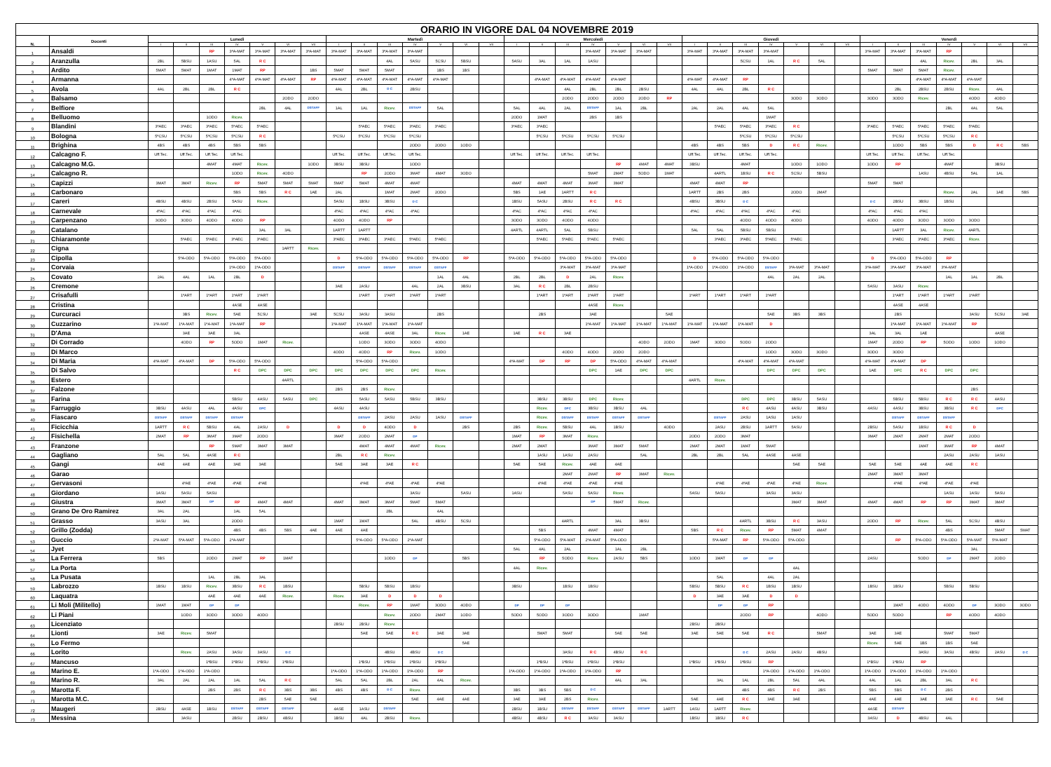| ORARIO IN VIGORE DAL 04 NOVEMBRE 2019 | | | | | | | | | | | | | | | | | | | | | | | | | | | | | | | | | | | | |
| --- | --- | --- | --- | --- | --- | --- | --- | --- | --- | --- | --- | --- | --- | --- | --- | --- | --- | --- | --- | --- | --- | --- | --- | --- | --- | --- | --- | --- | --- | --- | --- | --- | --- | --- | --- | --- |
| N. | Docenti | Lunedì | | | | | | | Martedì | | | | | | | Mercoledì | | | | | | | Giovedì | | | | | | | Venerdì | | | | | | |
| | | I | II | III | IV | V | VI | VII | I | II | III | IV | V | VI | VII | I | II | III | IV | V | VI | VII | I | II | III | IV | V | VI | VII | I | II | III | IV | V | VI | VII |
| 1 | Ansaldi | | | RP | 3ªA-MAT | 3ªA-MAT | 3ªA-MAT | 3ªA-MAT | 3ªA-MAT | 3ªA-MAT | 3ªA-MAT | 3ªA-MAT | | | | | | | 3ªA-MAT | 3ªA-MAT | 3ªA-MAT | | 3ªA-MAT | 3ªA-MAT | 3ªA-MAT | 3ªA-MAT | | | | 3ªA-MAT | 3ªA-MAT | 3ªA-MAT | RP | | | |
| 2 | Aranzulla | 2BL | 5BSU | 1ASU | 5AL | R C | | | | | 4AL | 5ASU | 5CSU | 5BSU | | 5ASU | 3AL | 1AL | 1ASU | | | | | | 5CSU | 1AL | R C | 5AL | | | | 4AL | Ricev. | 2BL | 3AL | |
| 3 | Ardito | 5MAT | 5MAT | 1MAT | 1MAT | RP | | 1BS | 5MAT | 5MAT | 5MAT | | 1BS | 1BS | | | | | | | | | | | | | | | | 5MAT | 5MAT | 5MAT | Ricev. | | | |
| 4 | Armanna | | | | 4ªA-MAT | 4ªA-MAT | 4ªA-MAT | RP | 4ªA-MAT | 4ªA-MAT | 4ªA-MAT | 4ªA-MAT | 4ªA-MAT | | | | 4ªA-MAT | 4ªA-MAT | 4ªA-MAT | 4ªA-MAT | | | 4ªA-MAT | 4ªA-MAT | RP | | | | | | | 4ªA-MAT | 4ªA-MAT | 4ªA-MAT | | |
| 5 | Avola | 4AL | 2BL | 2BL | R C | | | | 4AL | 2BL | D C | 2BSU | | | | | | 4AL | 2BL | 2BL | 2BSU | | 4AL | 4AL | 2BL | R C | | | | | 2BL | 2BSU | 2BSU | Ricev. | 4AL | |
| 6 | Balsamo | | | | | | 2ODO | 2ODO | | | | | | | | | | 2ODO | 2ODO | 2ODO | 2ODO | RP | | | | | 3ODO | 3ODO | | 3ODO | 3ODO | Ricev. | | 4ODO | 4ODO | |
| 7 | Belfiore | | | | | 2BL | 4AL | DSTAFF | 1AL | 1AL | Ricev. | DSTAFF | 5AL | | | 5AL | 4AL | 2AL | DSTAFF | 1AL | 2BL | | 2AL | 2AL | 4AL | 5AL | | | | | | | 2BL | 4AL | 5AL | |
| 8 | Belluomo | | | 1ODO | Ricev. | | | | | | | | | | | 2ODO | 1MAT | | 2BS | 1BS | | | | | | 1MAT | | | | | | | | | | |
| 9 | Blandini | 3ªAEC | 3ªAEC | 3ªAEC | 5ªAEC | 5ªAEC | | | | 5ªAEC | 5ªAEC | 3ªAEC | 3ªAEC | | | 3ªAEC | 3ªAEC | | | | | | | 5ªAEC | 5ªAEC | 3ªAEC | R C | | | 3ªAEC | 5ªAEC | 5ªAEC | 5ªAEC | 5ªAEC | | |
| 10 | Bologna | 5ªCSU | 5ªCSU | 5ªCSU | 5ªCSU | R C | | | 5ªCSU | 5ªCSU | 5ªCSU | 5ªCSU | | | | | 5ªCSU | 5ªCSU | 5ªCSU | 5ªCSU | | | | | 5ªCSU | 5ªCSU | 5ªCSU | | | | 5ªCSU | 5ªCSU | 5ªCSU | R C | | |
| 11 | Brighina | 4BS | 4BS | 4BS | 5BS | 5BS | | | | | | 2ODO | 2ODO | 1ODO | | | | | | | | | 4BS | 4BS | 5BS | D | R C | Ricev. | | | 1ODO | 5BS | 5BS | D | R C | 5BS |
| 12 | Calcagno F. | Uff.Tec. | Uff.Tec. | Uff.Tec. | Uff.Tec. | | | | Uff.Tec. | Uff.Tec. | Uff.Tec. | Uff.Tec. | | | | Uff.Tec. | Uff.Tec. | Uff.Tec. | Uff.Tec. | | | | Uff.Tec. | Uff.Tec. | Uff.Tec. | Uff.Tec. | | | | Uff.Tec. | Uff.Tec. | Uff.Tec. | Uff.Tec. | | | |
| 13 | Calcagno M.G. | | | 4MAT | 4MAT | Ricev. | | 1ODO | 3BSU | 3BSU | | 1ODO | | | | | | | | RP | 4MAT | 4MAT | 3BSU | | 4MAT | | 1ODO | 1ODO | | 1ODO | RP | | 4MAT | | 3BSU | |
| 14 | Calcagno R. | | | | 1ODO | Ricev. | 4ODO | | | RP | 2ODO | 3MAT | 4MAT | 3ODO | | | | | 5MAT | 2MAT | 5ODO | 1MAT | | 4ARTL | 1BSU | R C | 5CSU | 5BSU | | | | 1ASU | 4BSU | 5AL | 1AL | |
| 15 | Capizzi | 3MAT | 3MAT | Ricev. | RP | 5MAT | 5MAT | 5MAT | 5MAT | 5MAT | 4MAT | 4MAT | | | | 4MAT | 4MAT | 4MAT | 3MAT | 3MAT | | | 4MAT | 4MAT | RP | | | | | 5MAT | 5MAT | | | | | |
| 16 | Carbonaro | | | | 5BS | 5BS | R C | 1AE | 2AL | | 1MAT | 2MAT | 2ODO | | | 5BS | 1AE | 1ARTT | R C | | | | 1ARTT | 2BS | 2BS | | 2ODO | 2MAT | | | | | Ricev. | 2AL | 1AE | 5BS |
| 17 | Careri | 4BSU | 4BSU | 2BSU | 5ASU | Ricev. | | | 5ASU | 1BSU | 3BSU | D C | | | | 1BSU | 5ASU | 2BSU | R C | R C | | | 4BSU | 3BSU | D C | | | | | D C | 2BSU | 3BSU | 1BSU | | | |
| 18 | Carnevale | 4ªAC | 4ªAC | 4ªAC | 4ªAC | | | | 4ªAC | 4ªAC | 4ªAC | 4ªAC | | | | 4ªAC | 4ªAC | 4ªAC | 4ªAC | | | | 4ªAC | 4ªAC | 4ªAC | 4ªAC | 4ªAC | | | 4ªAC | 4ªAC | 4ªAC | | | | |
| 19 | Carpenzano | 3ODO | 3ODO | 4ODO | 4ODO | RP | | | 4ODO | 4ODO | RP | | | | | 3ODO | 3ODO | 4ODO | 4ODO | | | | | | 4ODO | 4ODO | 4ODO | | | 4ODO | 4ODO | 3ODO | 3ODO | 3ODO | | |
| 20 | Catalano | | | | | 3AL | 3AL | | 1ARTT | 1ARTT | | | | | | 4ARTL | 4ARTL | 5AL | 5BSU | | | | 5AL | 5AL | 5BSU | 5BSU | | | | | 1ARTT | 3AL | Ricev. | 4ARTL | | |
| 21 | Chiaramonte | | 5ªAEC | 5ªAEC | 3ªAEC | 3ªAEC | | | 3ªAEC | 3ªAEC | 3ªAEC | 5ªAEC | 5ªAEC | | | | 5ªAEC | 5ªAEC | 5ªAEC | 5ªAEC | | | | 3ªAEC | 3ªAEC | 5ªAEC | 5ªAEC | | | | 3ªAEC | 3ªAEC | 3ªAEC | Ricev. | | |
| 22 | Cigna | | | | | | 1ARTT | Ricev. | | | | | | | | | | | | | | | | | | | | | | | | | | | | |
| 23 | Cipolla | | 5ªA-ODO | 5ªA-ODO | 5ªA-ODO | 5ªA-ODO | | | D | 5ªA-ODO | 5ªA-ODO | 5ªA-ODO | 5ªA-ODO | RP | | 5ªA-ODO | 5ªA-ODO | 5ªA-ODO | 5ªA-ODO | 5ªA-ODO | | | D | 5ªA-ODO | 5ªA-ODO | 5ªA-ODO | | | | D | 5ªA-ODO | 5ªA-ODO | RP | | | |
| 24 | Corvaia | | | | 1ªA-ODO | 1ªA-ODO | | | DSTAFF | DSTAFF | DSTAFF | DSTAFF | DSTAFF | | | | | 3ªA-MAT | 3ªA-MAT | 3ªA-MAT | | | 1ªA-ODO | 1ªA-ODO | 1ªA-ODO | DSTAFF | 3ªA-MAT | 3ªA-MAT | | 3ªA-MAT | 3ªA-MAT | 3ªA-MAT | 3ªA-MAT | | | |
| 25 | Covato | 2AL | 4AL | 1AL | 2BL | D | | | | | | | 1AL | 4AL | | 2BL | 2BL | D | 2AL | Ricev. | | | | | | 4AL | 2AL | 2AL | | | | | 1AL | 1AL | 2BL | |
| 26 | Cremone | | | | | | | | 3AE | 2ASU | | 4AL | 2AL | 3BSU | | 3AL | R C | 2BL | 2BSU | | | | | | | | | | | 5ASU | 3ASU | Ricev. | | | | |
| 27 | Crisafulli | | 1ªART | 1ªART | 1ªART | 1ªART | | | | 1ªART | 1ªART | 1ªART | 1ªART | | | | 1ªART | 1ªART | 1ªART | 1ªART | | | 1ªART | 1ªART | 1ªART | 1ªART | | | | | 1ªART | 1ªART | 1ªART | 1ªART | | |
| 28 | Cristina | | | | 4ASE | 4ASE | | | | | | | | | | | | | 4ASE | Ricev. | | | | | | | | | | | 4ASE | 4ASE | | | | |
| 29 | Curcuraci | | 3BS | Ricev. | 5AE | 5CSU | | 3AE | 5CSU | 3ASU | 3ASU | | 2BS | | | | 2BS | | 3AE | | | 5AE | | | | 5AE | 3BS | 3BS | | | 2BS | | | 3ASU | 5CSU | 3AE |
| 30 | Cuzzarino | 1ªA-MAT | 1ªA-MAT | 1ªA-MAT | 1ªA-MAT | RP | | | 1ªA-MAT | 1ªA-MAT | 1ªA-MAT | 1ªA-MAT | | | | | | | 1ªA-MAT | 1ªA-MAT | 1ªA-MAT | 1ªA-MAT | 1ªA-MAT | 1ªA-MAT | 1ªA-MAT | D | | | | | 1ªA-MAT | 1ªA-MAT | 1ªA-MAT | RP | | |
| 31 | D'Ama | | 3AE | 3AE | 3AL | | | | | 4ASE | 4ASE | 3AL | Ricev. | 1AE | | 1AE | R C | 3AE | | | | | | | | | | | | 3AL | 3AL | 1AE | | | 4ASE | |
| 32 | Di Corrado | | 4ODO | RP | 5ODO | 1MAT | Ricev. | | | 1ODO | 3ODO | 3ODO | 4ODO | | | | | | | | 4ODO | 2ODO | 1MAT | 3ODO | 5ODO | 2ODO | | | | 1MAT | 2ODO | RP | 5ODO | 1ODO | 1ODO | |
| 33 | Di Marco | | | | | | | | 4ODO | 4ODO | RP | Ricev. | 1ODO | | | | | 4ODO | 4ODO | 2ODO | 2ODO | | | | | 1ODO | 3ODO | 3ODO | | 3ODO | 3ODO | | | | | |
| 34 | Di Maria | 4ªA-MAT | 4ªA-MAT | DP | 5ªA-ODO | 5ªA-ODO | | | | 5ªA-ODO | 5ªA-ODO | | | | | 4ªA-MAT | DP | RP | DP | 5ªA-ODO | 4ªA-MAT | 4ªA-MAT | | | 4ªA-MAT | 4ªA-MAT | 4ªA-MAT | | | 4ªA-MAT | 4ªA-MAT | DP | | | | |
| 35 | Di Salvo | | | | R C | DPC | DPC | DPC | DPC | DPC | DPC | DPC | Ricev. | | | | | | DPC | 1AE | DPC | DPC | | | | DPC | DPC | DPC | | 1AE | DPC | R C | DPC | DPC | | |
| 36 | Estero | | | | | | 4ARTL | | | | | | | | | | | | | | | | 4ARTL | Ricev. | | | | | | | | | | | | |
| 37 | Falzone | | | | | | | | 2BS | 2BS | Ricev. | | | | | | | | | | | | | | | | | | | | | | | 2BS | | |
| 38 | Farina | | | | 5BSU | 4ASU | 5ASU | DPC | | 5ASU | 5ASU | 5BSU | 3BSU | | | | 3BSU | 3BSU | DPC | Ricev. | | | | | DPC | DPC | 3BSU | 5ASU | | | 5BSU | 5BSU | R C | R C | 4ASU | |
| 39 | Farruggio | 3BSU | 4ASU | 4AL | 4ASU | DPC | | | 4ASU | 4ASU | | | | | | | Ricev. | DPC | 3BSU | 3BSU | 4AL | | | | R C | 4ASU | 4ASU | 3BSU | | 4ASU | 4ASU | 3BSU | 3BSU | R C | DPC | |
| 40 | Fiascaro | DSTAFF | DSTAFF | DSTAFF | DSTAFF | | | | | DSTAFF | 2ASU | 2ASU | 1ASU | DSTAFF | | | Ricev. | DSTAFF | DSTAFF | DSTAFF | DSTAFF | | | DSTAFF | 2ASU | 1ASU | 1ASU | | | | DSTAFF | DSTAFF | DSTAFF | | | |
| 41 | Ficicchia | 1ARTT | R C | 5BSU | 4AL | 2ASU | D | | D | D | 4ODO | D | | 2BS | | 2BS | Ricev. | 5BSU | 4AL | 1BSU | | 4ODO | | 2ASU | 2BSU | 1ARTT | 5ASU | | | 2BSU | 5ASU | 1BSU | R C | D | | |
| 42 | Fisichella | 2MAT | RP | 3MAT | 3MAT | 2ODO | | | 3MAT | 2ODO | 2MAT | DP | | | | 1MAT | RP | 3MAT | Ricev. | | | | 2ODO | 2ODO | 3MAT | | | | | 3MAT | 2MAT | 2MAT | 2MAT | 2ODO | | |
| 43 | Franzone | | | RP | 5MAT | 3MAT | 3MAT | | | 4MAT | 4MAT | 4MAT | Ricev. | | | 2MAT | 2MAT | | 3MAT | 3MAT | 5MAT | | 2MAT | 2MAT | 1MAT | 5MAT | | | | | | 1MAT | 3MAT | RP | 4MAT | |
| 44 | Gagliano | 5AL | 5AL | 4ASE | R C | | | | 2BL | R C | Ricev. | | | | | | 1ASU | 1ASU | 2ASU | | 5AL | | 2BL | 2BL | 5AL | 4ASE | 4ASE | | | | | | 2ASU | 2ASU | 1ASU | |
| 45 | Gangi | 4AE | 4AE | 4AE | 3AE | 3AE | | | 5AE | 3AE | 3AE | R C | | | | 5AE | 5AE | Ricev. | 4AE | 4AE | | | | | | | 5AE | 5AE | | 5AE | 5AE | 4AE | 4AE | R C | | |
| 46 | Garao | | | | | | | | | | | | | | | | | 2MAT | 2MAT | RP | 3MAT | Ricev. | | | | | | | | 2MAT | 3MAT | 3MAT | | | | |
| 47 | Gervasoni | | 4ªAE | 4ªAE | 4ªAE | 4ªAE | | | | 4ªAE | 4ªAE | 4ªAE | 4ªAE | | | | 4ªAE | 4ªAE | 4ªAE | 4ªAE | | | | 4ªAE | 4ªAE | 4ªAE | 4ªAE | Ricev. | | | 4ªAE | 4ªAE | 4ªAE | 4ªAE | | |
| 48 | Giordano | 1ASU | 5ASU | 5ASU | | | | | | | | 3ASU | | 5ASU | | 1ASU | | 5ASU | 5ASU | Ricev. | | | 5ASU | 5ASU | | 3ASU | 3ASU | | | | | | 1ASU | 1ASU | 5ASU | |
| 49 | Giustra | 3MAT | 3MAT | DP | RP | 4MAT | 4MAT | | 4MAT | 3MAT | 3MAT | 5MAT | 5MAT | | | | | | DP | 5MAT | Ricev. | | | | | | 3MAT | 3MAT | | 4MAT | 4MAT | RP | RP | 3MAT | 3MAT | |
| 50 | Grano De Oro Ramirez | 3AL | 2AL | | 1AL | 5AL | | | | | 2BL | | 4AL | | | | | | | | | | | | | | | | | | | | | | | |
| 51 | Grasso | 3ASU | 3AL | | 2ODO | | | | 1MAT | 1MAT | | 5AL | 4BSU | 5CSU | | | | 4ARTL | | 3AL | 3BSU | | | | 4ARTL | 3BSU | R C | 3ASU | | 2ODO | RP | Ricev. | 5AL | 5CSU | 4BSU | |
| 52 | Grillo (Zodda) | | | | 4BS | 4BS | 5BS | 4AE | 4AE | 4AE | | | | | | | 5BS | | 4MAT | 4MAT | | | 5BS | R C | Ricev. | RP | 5MAT | 4MAT | | | | | 4BS | | 5MAT | 5MAT |
| 53 | Guccio | 2ªA-MAT | 5ªA-MAT | 5ªA-ODO | 2ªA-MAT | | | | | 5ªA-ODO | 5ªA-ODO | 2ªA-MAT | | | | | 5ªA-ODO | 5ªA-MAT | 2ªA-MAT | 5ªA-ODO | | | | 5ªA-MAT | RP | 5ªA-ODO | 5ªA-ODO | | | | RP | 5ªA-ODO | 5ªA-ODO | 5ªA-MAT | 5ªA-MAT | |
| 54 | Jyet | | | | | | | | | | | | | | | 5AL | 4AL | 2AL | | 1AL | 2BL | | | | | | | | | | | | | 3AL | | |
| 56 | La Ferrera | 5BS | | 2ODO | 2MAT | RP | 1MAT | | | | 1ODO | DP | | 5BS | | | RP | 5ODO | Ricev. | 2ASU | 5BS | | 1ODO | 1MAT | DP | DP | | | | 2ASU | | 5ODO | DP | 2MAT | 2ODO | |
| 57 | La Porta | | | | | | | | | | | | | | | 4AL | Ricev. | | | | | | | | | | 4AL | | | | | | | | | |
| 58 | La Pusata | | | 1AL | 2BL | 3AL | | | | | | | | | | | | | | | | | | 5AL | | 4AL | 2AL | | | | | | | | | |
| 59 | Labrozzo | 1BSU | 1BSU | Ricev. | 3BSU | R C | 1BSU | | | 5BSU | 5BSU | 1BSU | | | | 3BSU | | 1BSU | 1BSU | | | | 5BSU | 5BSU | R C | 1BSU | 1BSU | | | 1BSU | 1BSU | | 5BSU | 5BSU | | |
| 60 | Laquatra | | | 4AE | 4AE | 4AE | Ricev. | | Ricev. | 3AE | D | D | D | | | | | | | | | | D | 3AE | 3AE | D | D | | | | | | | | | |
| 61 | Li Moli (Militello) | 1MAT | 1MAT | DP | DP | | | | | Ricev. | RP | 1MAT | 3ODO | 4ODO | | DP | DP | DP | | | | | | DP | DP | RP | | | | | 1MAT | 4ODO | 4ODO | DP | 3ODO | 3ODO |
| 62 | Li Piani | | 1ODO | 3ODO | 3ODO | 4ODO | | | | | Ricev. | 2ODO | 2MAT | 1ODO | | 5ODO | 5ODO | 3ODO | 3ODO | | 1MAT | | | | 2ODO | RP | | 4ODO | | 5ODO | 5ODO | | RP | 4ODO | 4ODO | |
| 63 | Licenziato | | | | | | | | 2BSU | 2BSU | Ricev. | | | | | | | | | | | | 2BSU | 2BSU | | | | | | | | | | | | |
| 64 | Lionti | 3AE | Ricev. | 5MAT | | | | | | 5AE | 5AE | R C | 3AE | 3AE | | | 5MAT | 5MAT | | 5AE | 5AE | | 3AE | 5AE | 5AE | R C | | 5MAT | | 3AE | 3AE | | 5MAT | 5MAT | | |
| 65 | Lo Fermo | | | | | | | | | | | | | 5AE | | | | | | | | | | | | | | | | Ricev. | 5AE | 1BS | 1BS | 5AE | | |
| 66 | Lorito | | Ricev. | 2ASU | 3ASU | 3ASU | D C | | | | 4BSU | 4BSU | D C | | | | | 3ASU | R C | 4BSU | R C | | | | D C | 2ASU | 2ASU | 4BSU | | | | 3ASU | 3ASU | 4BSU | 2ASU | D C |
| 67 | Mancuso | | | 1ªBSU | 1ªBSU | 1ªBSU | 1ªBSU | | | 1ªBSU | 1ªBSU | 1ªBSU | 1ªBSU | | | | 1ªBSU | 1ªBSU | 1ªBSU | 1ªBSU | | | 1ªBSU | 1ªBSU | 1ªBSU | RP | | | | 1ªBSU | 1ªBSU | RP | | | | |
| 68 | Marino E. | 1ªA-ODO | 1ªA-ODO | 1ªA-ODO | | | | | 1ªA-ODO | 1ªA-ODO | 1ªA-ODO | 1ªA-ODO | RP | | | 1ªA-ODO | 1ªA-ODO | 1ªA-ODO | 1ªA-ODO | RP | | | | | | 1ªA-ODO | 1ªA-ODO | 1ªA-ODO | | 1ªA-ODO | 1ªA-ODO | 1ªA-ODO | 1ªA-ODO | | | |
| 69 | Marino R. | 3AL | 2AL | 2AL | 1AL | 5AL | R C | | 5AL | 5AL | 2BL | 2AL | 4AL | Ricev. | | | | | | 4AL | 3AL | | | 3AL | 1AL | 2BL | 5AL | 4AL | | 4AL | 1AL | 2BL | 3AL | R C | | |
| 70 | Marotta F. | | | 2BS | 2BS | R C | 3BS | 3BS | 4BS | 4BS | D C | Ricev. | | | | 3BS | 3BS | 5BS | D C | | | | | | 4BS | 4BS | R C | 2BS | | 5BS | 5BS | D C | 2BS | | | |
| 71 | Marotta M.C. | | | | | 2BS | 5AE | 5AE | | | | 5AE | 4AE | 4AE | | 3AE | 3AE | 2BS | Ricev. | | | | 5AE | 4AE | R C | 3AE | 3AE | | | 4AE | 4AE | 3AE | 3AE | R C | 5AE | |
| 72 | Maugeri | 2BSU | 4ASE | 1BSU | DSTAFF | DSTAFF | DSTAFF | | 4ASE | 1ASU | DSTAFF | | | | | 2BSU | 1BSU | DSTAFF | DSTAFF | DSTAFF | DSTAFF | 1ARTT | 1ASU | 1ARTT | Ricev. | | | | | 4ASE | DSTAFF | | | | | |
| 73 | Messina | | 3ASU | | 2BSU | 2BSU | 4BSU | | 1BSU | 4AL | 2BSU | Ricev. | | | | 4BSU | 4BSU | R C | 3ASU | 3ASU | | | 1BSU | 1BSU | R C | | | | | 3ASU | D | 4BSU | 4AL | | | |